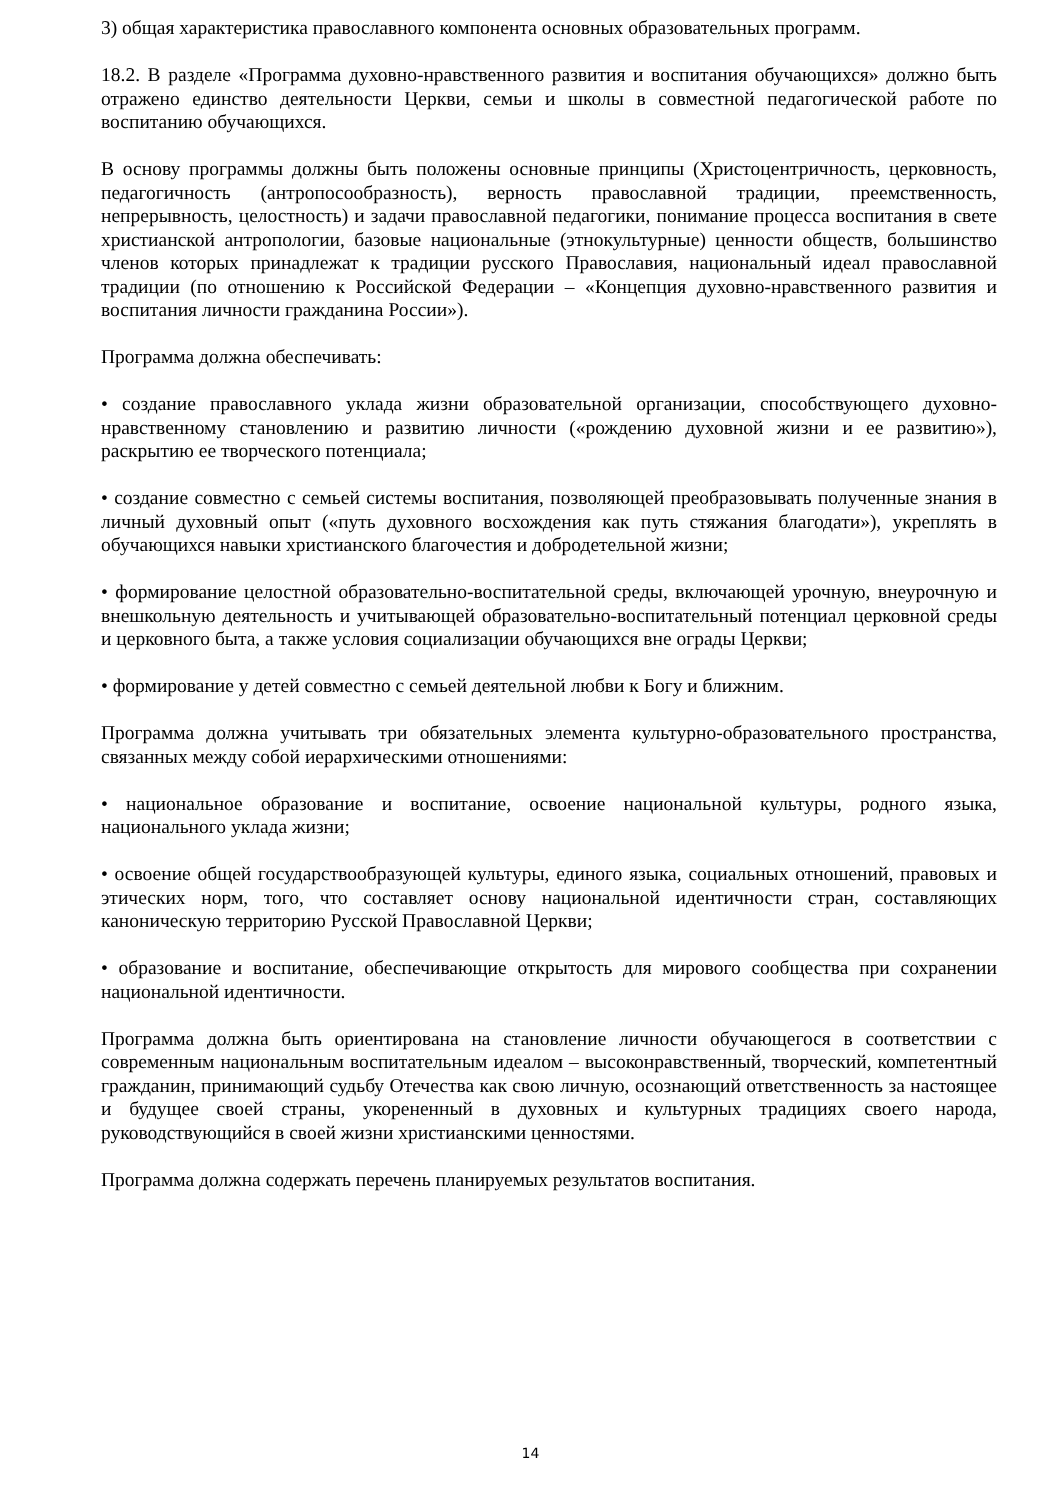3) общая характеристика православного компонента основных образовательных программ.
18.2. В разделе «Программа духовно-нравственного развития и воспитания обучающихся» должно быть отражено единство деятельности Церкви, семьи и школы в совместной педагогической работе по воспитанию обучающихся.
В основу программы должны быть положены основные принципы (Христоцентричность, церковность, педагогичность (антропосообразность), верность православной традиции, преемственность, непрерывность, целостность) и задачи православной педагогики, понимание процесса воспитания в свете христианской антропологии, базовые национальные (этнокультурные) ценности обществ, большинство членов которых принадлежат к традиции русского Православия, национальный идеал православной традиции (по отношению к Российской Федерации – «Концепция духовно-нравственного развития и воспитания личности гражданина России»).
Программа должна обеспечивать:
• создание православного уклада жизни образовательной организации, способствующего духовно-нравственному становлению и развитию личности («рождению духовной жизни и ее развитию»), раскрытию ее творческого потенциала;
• создание совместно с семьей системы воспитания, позволяющей преобразовывать полученные знания в личный духовный опыт («путь духовного восхождения как путь стяжания благодати»), укреплять в обучающихся навыки христианского благочестия и добродетельной жизни;
• формирование целостной образовательно-воспитательной среды, включающей урочную, внеурочную и внешкольную деятельность и учитывающей образовательно-воспитательный потенциал церковной среды и церковного быта, а также условия социализации обучающихся вне ограды Церкви;
• формирование у детей совместно с семьей деятельной любви к Богу и ближним.
Программа должна учитывать три обязательных элемента культурно-образовательного пространства, связанных между собой иерархическими отношениями:
• национальное образование и воспитание, освоение национальной культуры, родного языка, национального уклада жизни;
• освоение общей государствообразующей культуры, единого языка, социальных отношений, правовых и этических норм, того, что составляет основу национальной идентичности стран, составляющих каноническую территорию Русской Православной Церкви;
• образование и воспитание, обеспечивающие открытость для мирового сообщества при сохранении национальной идентичности.
Программа должна быть ориентирована на становление личности обучающегося в соответствии с современным национальным воспитательным идеалом – высоконравственный, творческий, компетентный гражданин, принимающий судьбу Отечества как свою личную, осознающий ответственность за настоящее и будущее своей страны, укорененный в духовных и культурных традициях своего народа, руководствующийся в своей жизни христианскими ценностями.
Программа должна содержать перечень планируемых результатов воспитания.
14